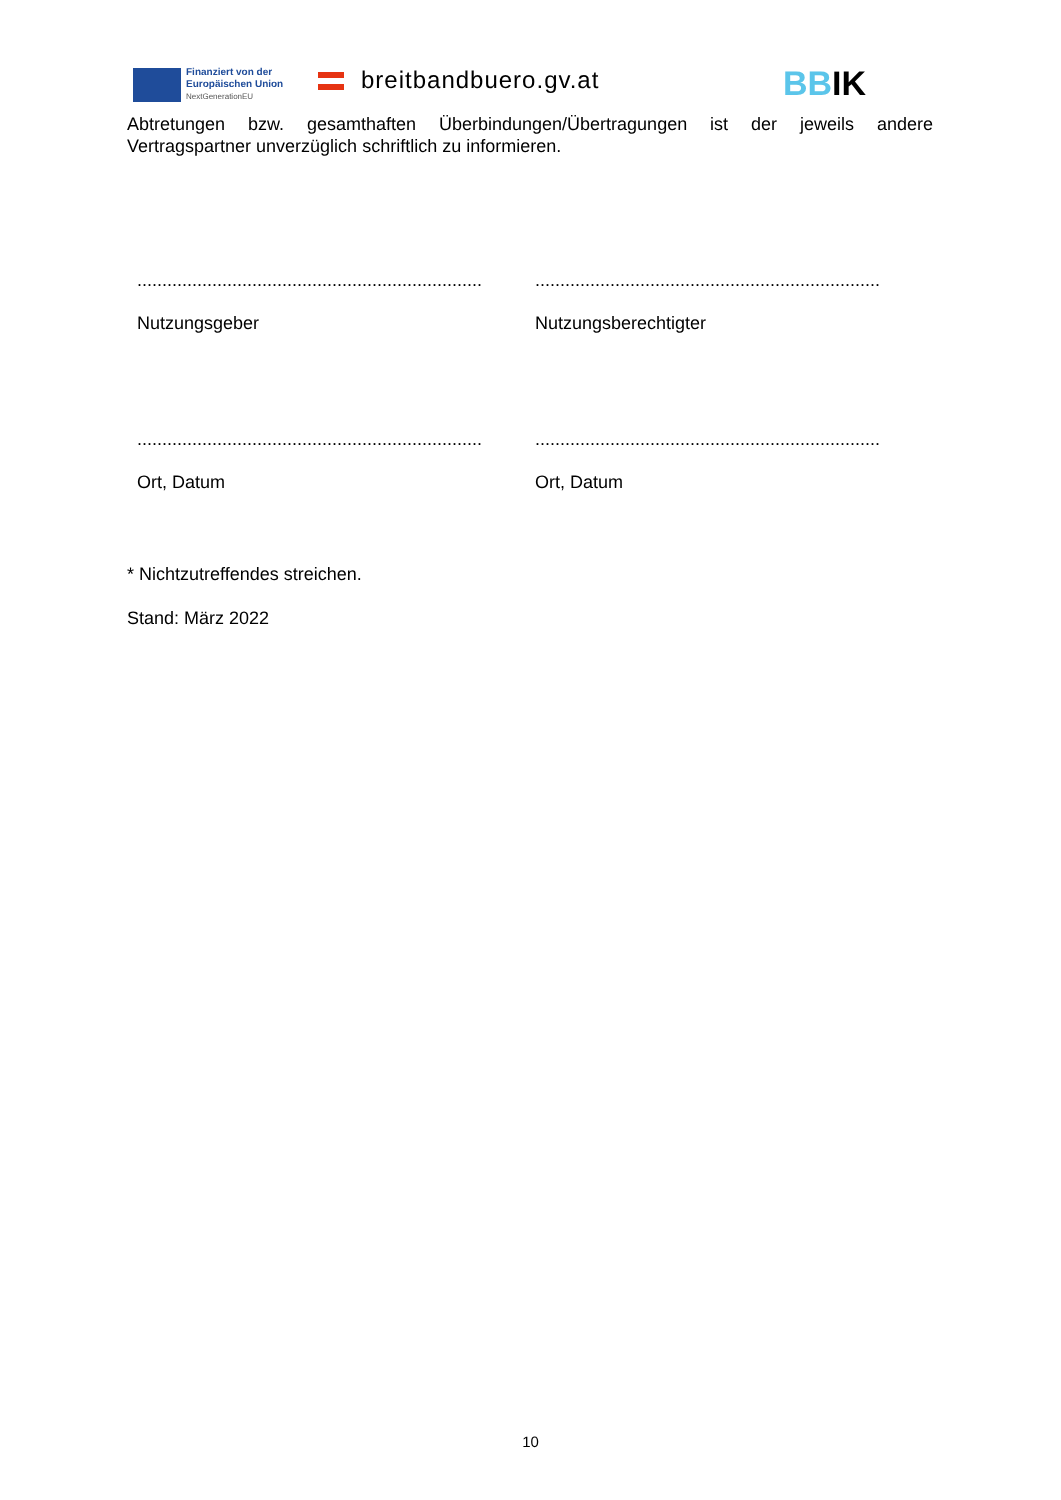Finanziert von der
Europäischen Union
NextGenerationEU
breitbandbuero.gv.at BBIK
Abtretungen bzw. gesamthaften Überbindungen/Übertragungen ist der jeweils andere Vertragspartner unverzüglich schriftlich zu informieren.
.....................................................................
.....................................................................
Nutzungsgeber Nutzungsberechtigter
.....................................................................
.....................................................................
Ort, Datum Ort, Datum
* Nichtzutreffendes streichen.
Stand: März 2022
10